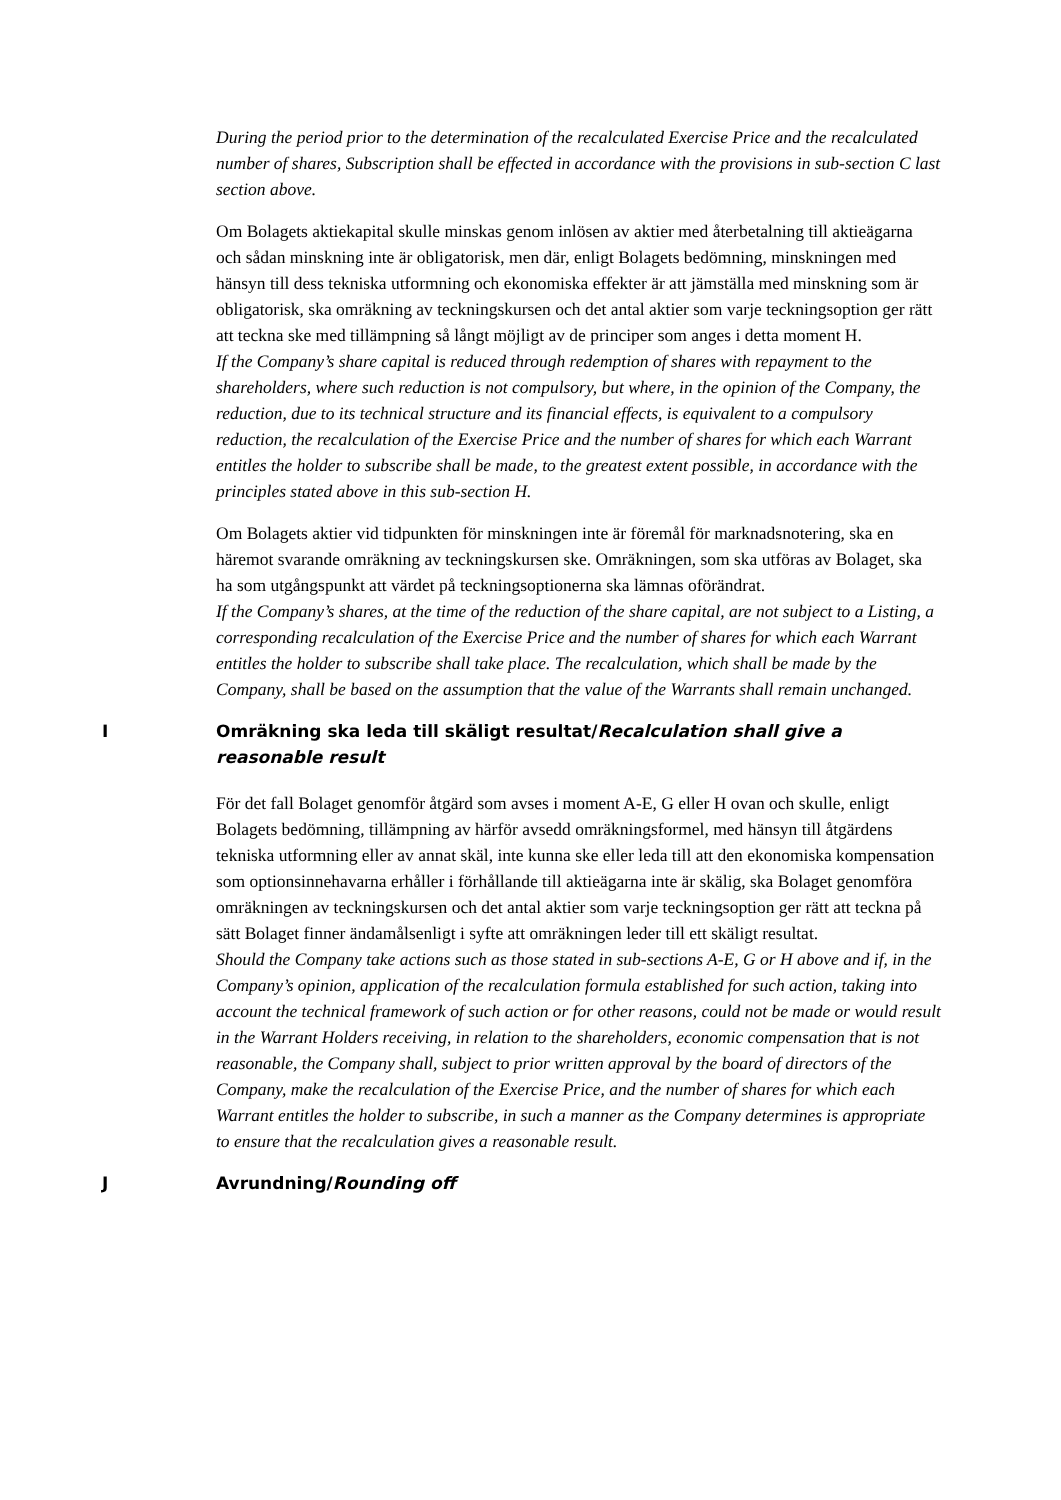During the period prior to the determination of the recalculated Exercise Price and the recalculated number of shares, Subscription shall be effected in accordance with the provisions in sub-section C last section above.
Om Bolagets aktiekapital skulle minskas genom inlösen av aktier med återbetalning till aktieägarna och sådan minskning inte är obligatorisk, men där, enligt Bolagets bedömning, minskningen med hänsyn till dess tekniska utformning och ekonomiska effekter är att jämställa med minskning som är obligatorisk, ska omräkning av teckningskursen och det antal aktier som varje teckningsoption ger rätt att teckna ske med tillämpning så långt möjligt av de principer som anges i detta moment H.
If the Company’s share capital is reduced through redemption of shares with repayment to the shareholders, where such reduction is not compulsory, but where, in the opinion of the Company, the reduction, due to its technical structure and its financial effects, is equivalent to a compulsory reduction, the recalculation of the Exercise Price and the number of shares for which each Warrant entitles the holder to subscribe shall be made, to the greatest extent possible, in accordance with the principles stated above in this sub-section H.
Om Bolagets aktier vid tidpunkten för minskningen inte är föremål för marknadsnotering, ska en häremot svarande omräkning av teckningskursen ske. Omräkningen, som ska utföras av Bolaget, ska ha som utgångspunkt att värdet på teckningsoptionerna ska lämnas oförändrat.
If the Company’s shares, at the time of the reduction of the share capital, are not subject to a Listing, a corresponding recalculation of the Exercise Price and the number of shares for which each Warrant entitles the holder to subscribe shall take place. The recalculation, which shall be made by the Company, shall be based on the assumption that the value of the Warrants shall remain unchanged.
I Omräkning ska leda till skäligt resultat/Recalculation shall give a reasonable result
För det fall Bolaget genomför åtgärd som avses i moment A-E, G eller H ovan och skulle, enligt Bolagets bedömning, tillämpning av härför avsedd omräkningsformel, med hänsyn till åtgärdens tekniska utformning eller av annat skäl, inte kunna ske eller leda till att den ekonomiska kompensation som optionsinnehavarna erhåller i förhållande till aktieägarna inte är skälig, ska Bolaget genomföra omräkningen av teckningskursen och det antal aktier som varje teckningsoption ger rätt att teckna på sätt Bolaget finner ändamålsenligt i syfte att omräkningen leder till ett skäligt resultat.
Should the Company take actions such as those stated in sub-sections A-E, G or H above and if, in the Company’s opinion, application of the recalculation formula established for such action, taking into account the technical framework of such action or for other reasons, could not be made or would result in the Warrant Holders receiving, in relation to the shareholders, economic compensation that is not reasonable, the Company shall, subject to prior written approval by the board of directors of the Company, make the recalculation of the Exercise Price, and the number of shares for which each Warrant entitles the holder to subscribe, in such a manner as the Company determines is appropriate to ensure that the recalculation gives a reasonable result.
J Avrundning/Rounding off